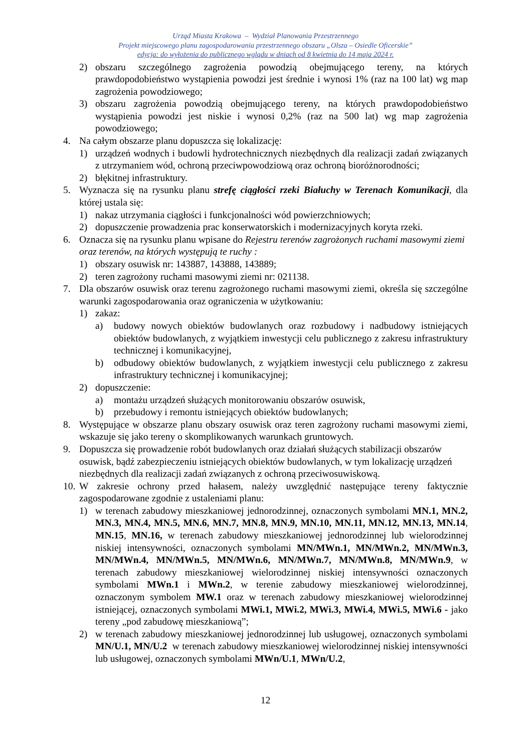Urząd Miasta Krakowa – Wydział Planowania Przestrzennego
Projekt miejscowego planu zagospodarowania przestrzennego obszaru „Olsza – Osiedle Oficerskie”
edycja: do wyłożenia do publicznego wglądu w dniach od 8 kwietnia do 14 maja 2024 r.
2) obszaru szczególnego zagrożenia powodzią obejmującego tereny, na których prawdopodobieństwo wystąpienia powodzi jest średnie i wynosi 1% (raz na 100 lat) wg map zagrożenia powodziowego;
3) obszaru zagrożenia powodzią obejmującego tereny, na których prawdopodobieństwo wystąpienia powodzi jest niskie i wynosi 0,2% (raz na 500 lat) wg map zagrożenia powodziowego;
4. Na całym obszarze planu dopuszcza się lokalizację:
1) urządzeń wodnych i budowli hydrotechnicznych niezbędnych dla realizacji zadań związanych z utrzymaniem wód, ochroną przeciwpowodziową oraz ochroną bioróżnorodności;
2) błękitnej infrastruktury.
5. Wyznacza się na rysunku planu strefę ciągłości rzeki Białuchy w Terenach Komunikacji, dla której ustala się:
1) nakaz utrzymania ciągłości i funkcjonalności wód powierzchniowych;
2) dopuszczenie prowadzenia prac konserwatorskich i modernizacyjnych koryta rzeki.
6. Oznacza się na rysunku planu wpisane do Rejestru terenów zagrożonych ruchami masowymi ziemi oraz terenów, na których występują te ruchy :
1) obszary osuwisk nr: 143887, 143888, 143889;
2) teren zagrożony ruchami masowymi ziemi nr: 021138.
7. Dla obszarów osuwisk oraz terenu zagrożonego ruchami masowymi ziemi, określa się szczególne warunki zagospodarowania oraz ograniczenia w użytkowaniu:
1) zakaz:
a) budowy nowych obiektów budowlanych oraz rozbudowy i nadbudowy istniejących obiektów budowlanych, z wyjątkiem inwestycji celu publicznego z zakresu infrastruktury technicznej i komunikacyjnej,
b) odbudowy obiektów budowlanych, z wyjątkiem inwestycji celu publicznego z zakresu infrastruktury technicznej i komunikacyjnej;
2) dopuszczenie:
a) montażu urządzeń służących monitorowaniu obszarów osuwisk,
b) przebudowy i remontu istniejących obiektów budowlanych;
8. Występujące w obszarze planu obszary osuwisk oraz teren zagrożony ruchami masowymi ziemi, wskazuje się jako tereny o skomplikowanych warunkach gruntowych.
9. Dopuszcza się prowadzenie robót budowlanych oraz działań służących stabilizacji obszarów osuwisk, bądź zabezpieczeniu istniejących obiektów budowlanych, w tym lokalizację urządzeń niezbędnych dla realizacji zadań związanych z ochroną przeciwosuwiskową.
10. W zakresie ochrony przed hałasem, należy uwzględnić następujące tereny faktycznie zagospodarowane zgodnie z ustaleniami planu:
1) w terenach zabudowy mieszkaniowej jednorodzinnej, oznaczonych symbolami MN.1, MN.2, MN.3, MN.4, MN.5, MN.6, MN.7, MN.8, MN.9, MN.10, MN.11, MN.12, MN.13, MN.14, MN.15, MN.16, w terenach zabudowy mieszkaniowej jednorodzinnej lub wielorodzinnej niskiej intensywności, oznaczonych symbolami MN/MWn.1, MN/MWn.2, MN/MWn.3, MN/MWn.4, MN/MWn.5, MN/MWn.6, MN/MWn.7, MN/MWn.8, MN/MWn.9, w terenach zabudowy mieszkaniowej wielorodzinnej niskiej intensywności oznaczonych symbolami MWn.1 i MWn.2, w terenie zabudowy mieszkaniowej wielorodzinnej, oznaczonym symbolem MW.1 oraz w terenach zabudowy mieszkaniowej wielorodzinnej istniejącej, oznaczonych symbolami MWi.1, MWi.2, MWi.3, MWi.4, MWi.5, MWi.6 - jako tereny „pod zabudowę mieszkaniową”;
2) w terenach zabudowy mieszkaniowej jednorodzinnej lub usługowej, oznaczonych symbolami MN/U.1, MN/U.2 w terenach zabudowy mieszkaniowej wielorodzinnej niskiej intensywności lub usługowej, oznaczonych symbolami MWn/U.1, MWn/U.2,
12